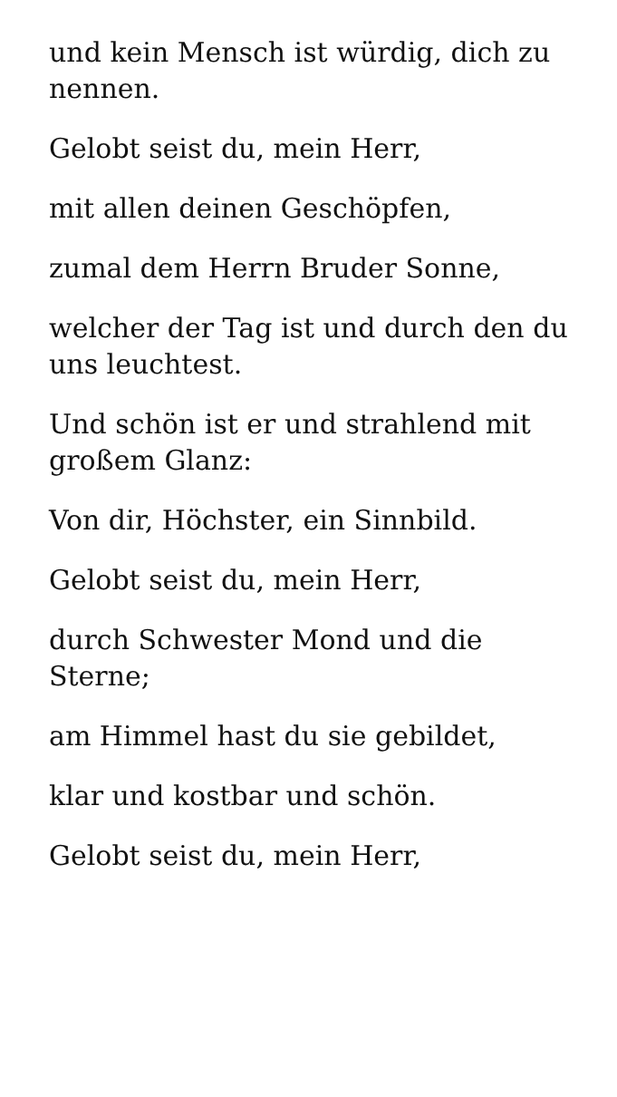und kein Mensch ist würdig, dich zu nennen.
Gelobt seist du, mein Herr,
mit allen deinen Geschöpfen,
zumal dem Herrn Bruder Sonne,
welcher der Tag ist und durch den du uns leuchtest.
Und schön ist er und strahlend mit großem Glanz:
Von dir, Höchster, ein Sinnbild.
Gelobt seist du, mein Herr,
durch Schwester Mond und die Sterne;
am Himmel hast du sie gebildet,
klar und kostbar und schön.
Gelobt seist du, mein Herr,